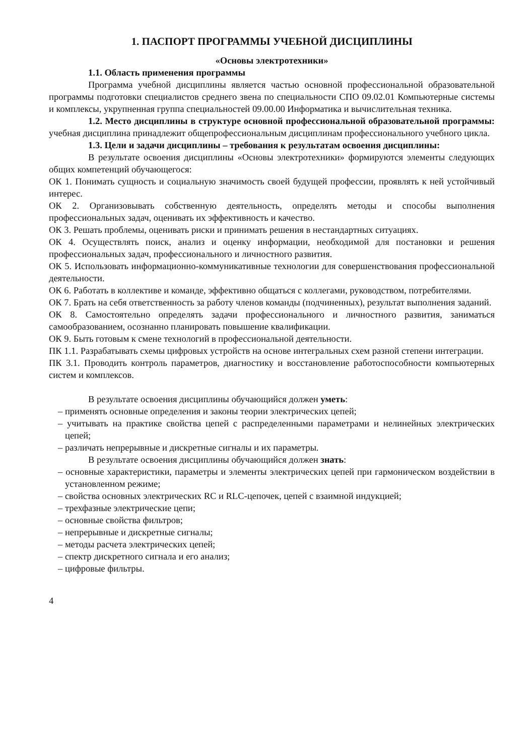1. ПАСПОРТ ПРОГРАММЫ УЧЕБНОЙ ДИСЦИПЛИНЫ
«Основы электротехники»
1.1. Область применения программы
Программа учебной дисциплины является частью основной профессиональной образовательной программы подготовки специалистов среднего звена по специальности СПО 09.02.01 Компьютерные системы и комплексы, укрупненная группа специальностей 09.00.00 Информатика и вычислительная техника.
1.2. Место дисциплины в структуре основной профессиональной образовательной программы: учебная дисциплина принадлежит общепрофессиональным дисциплинам профессионального учебного цикла.
1.3. Цели и задачи дисциплины – требования к результатам освоения дисциплины:
В результате освоения дисциплины «Основы электротехники» формируются элементы следующих общих компетенций обучающегося:
ОК 1. Понимать сущность и социальную значимость своей будущей профессии, проявлять к ней устойчивый интерес.
ОК 2. Организовывать собственную деятельность, определять методы и способы выполнения профессиональных задач, оценивать их эффективность и качество.
ОК 3. Решать проблемы, оценивать риски и принимать решения в нестандартных ситуациях.
ОК 4. Осуществлять поиск, анализ и оценку информации, необходимой для постановки и решения профессиональных задач, профессионального и личностного развития.
ОК 5. Использовать информационно-коммуникативные технологии для совершенствования профессиональной деятельности.
ОК 6. Работать в коллективе и команде, эффективно общаться с коллегами, руководством, потребителями.
ОК 7. Брать на себя ответственность за работу членов команды (подчиненных), результат выполнения заданий.
ОК 8. Самостоятельно определять задачи профессионального и личностного развития, заниматься самообразованием, осознанно планировать повышение квалификации.
ОК 9. Быть готовым к смене технологий в профессиональной деятельности.
ПК 1.1. Разрабатывать схемы цифровых устройств на основе интегральных схем разной степени интеграции.
ПК 3.1. Проводить контроль параметров, диагностику и восстановление работоспособности компьютерных систем и комплексов.
В результате освоения дисциплины обучающийся должен уметь:
– применять основные определения и законы теории электрических цепей;
– учитывать на практике свойства цепей с распределенными параметрами и нелинейных электрических цепей;
– различать непрерывные и дискретные сигналы и их параметры.
В результате освоения дисциплины обучающийся должен знать:
– основные характеристики, параметры и элементы электрических цепей при гармоническом воздействии в установленном режиме;
– свойства основных электрических RC и RLC-цепочек, цепей с взаимной индукцией;
– трехфазные электрические цепи;
– основные свойства фильтров;
– непрерывные и дискретные сигналы;
– методы расчета электрических цепей;
– спектр дискретного сигнала и его анализ;
– цифровые фильтры.
4